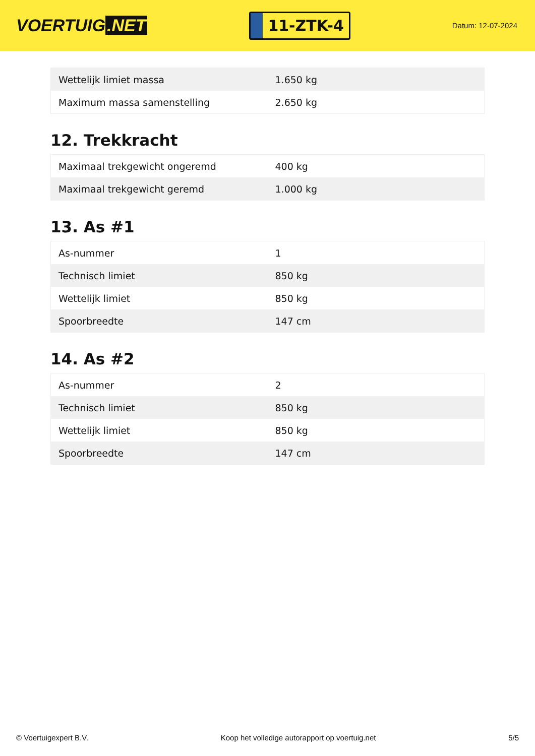VOERTUIG.NET
11-ZTK-4
Datum: 12-07-2024
| Wettelijk limiet massa | 1.650 kg |
| Maximum massa samenstelling | 2.650 kg |
12. Trekkracht
| Maximaal trekgewicht ongeremd | 400 kg |
| Maximaal trekgewicht geremd | 1.000 kg |
13. As #1
| As-nummer | 1 |
| Technisch limiet | 850 kg |
| Wettelijk limiet | 850 kg |
| Spoorbreedte | 147 cm |
14. As #2
| As-nummer | 2 |
| Technisch limiet | 850 kg |
| Wettelijk limiet | 850 kg |
| Spoorbreedte | 147 cm |
© Voertuigexpert B.V. Koop het volledige autorapport op voertuig.net 5/5